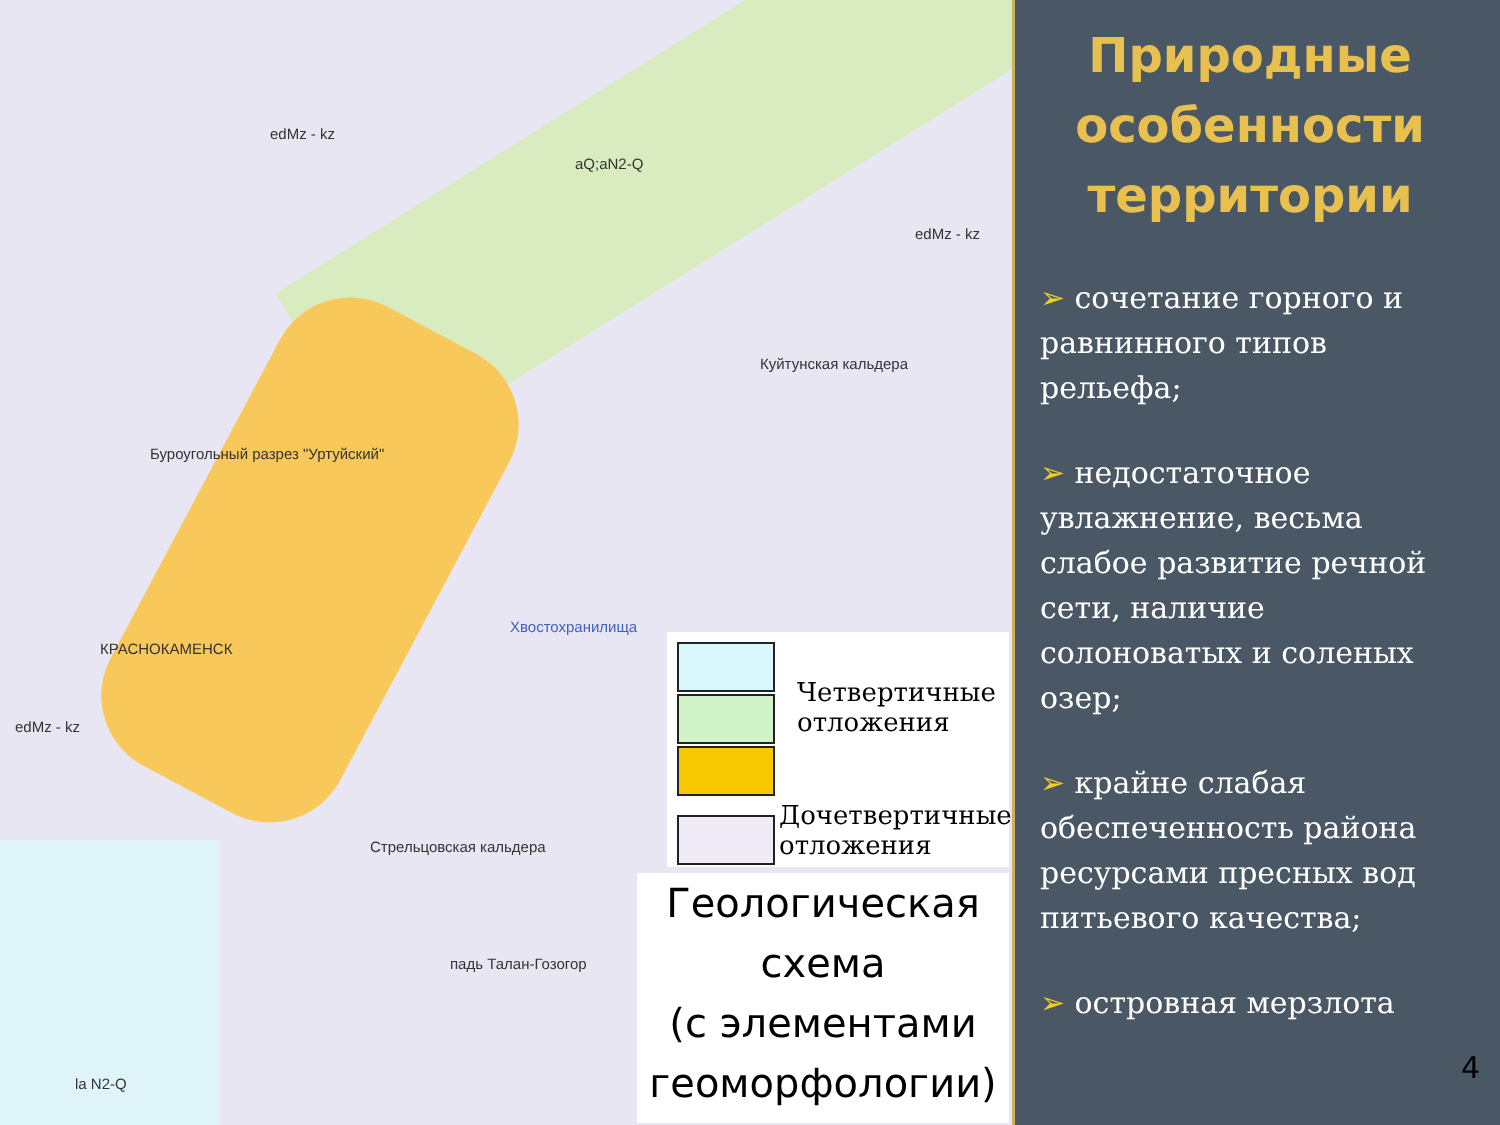edMz - kz
aQ;aN2-Q
edMz - kz
Куйтунская кальдера
Буроугольный разрез "Уртуйский"
КРАСНОКАМЕНСК
edMz - kz
Стрельцовская кальдера
падь Талан-Гозогор
la N2-Q
Хвостохранилища
Четвертичные
отложения
Дочетвертичные
отложения
Геологическая
схема
(с элементами
геоморфологии)
Природные особенности территории
➢ сочетание горного и равнинного типов рельефа;
➢ недостаточное увлажнение, весьма слабое развитие речной сети, наличие солоноватых и соленых озер;
➢ крайне слабая обеспеченность района ресурсами пресных вод питьевого качества;
➢ островная мерзлота
4